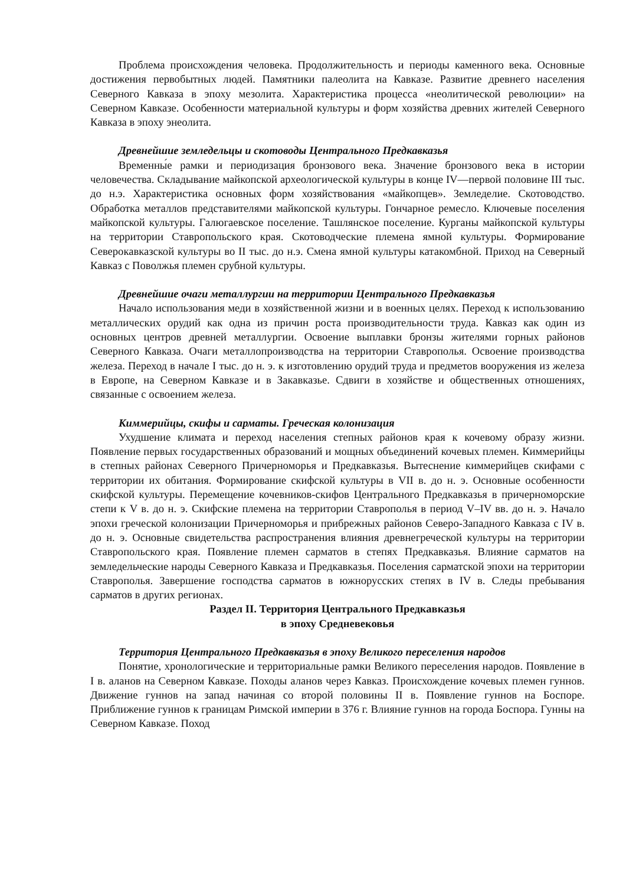Проблема происхождения человека. Продолжительность и периоды каменного века. Основные достижения первобытных людей. Памятники палеолита на Кавказе. Развитие древнего населения Северного Кавказа в эпоху мезолита. Характеристика процесса «неолитической революции» на Северном Кавказе. Особенности материальной культуры и форм хозяйства древних жителей Северного Кавказа в эпоху энеолита.
Древнейшие земледельцы и скотоводы Центрального Предкавказья
Временны́е рамки и периодизация бронзового века. Значение бронзового века в истории человечества. Складывание майкопской археологической культуры в конце IV—первой половине III тыс. до н.э. Характеристика основных форм хозяйствования «майкопцев». Земледелие. Скотоводство. Обработка металлов представителями майкопской культуры. Гончарное ремесло. Ключевые поселения майкопской культуры. Галюгаевское поселение. Ташлянское поселение. Курганы майкопской культуры на территории Ставропольского края. Скотоводческие племена ямной культуры. Формирование Северокавказской культуры во II тыс. до н.э. Смена ямной культуры катакомбной. Приход на Северный Кавказ с Поволжья племен срубной культуры.
Древнейшие очаги металлургии на территории Центрального Предкавказья
Начало использования меди в хозяйственной жизни и в военных целях. Переход к использованию металлических орудий как одна из причин роста производительности труда. Кавказ как один из основных центров древней металлургии. Освоение выплавки бронзы жителями горных районов Северного Кавказа. Очаги металлопроизводства на территории Ставрополья. Освоение производства железа. Переход в начале I тыс. до н. э. к изготовлению орудий труда и предметов вооружения из железа в Европе, на Северном Кавказе и в Закавказье. Сдвиги в хозяйстве и общественных отношениях, связанные с освоением железа.
Киммерийцы, скифы и сарматы. Греческая колонизация
Ухудшение климата и переход населения степных районов края к кочевому образу жизни. Появление первых государственных образований и мощных объединений кочевых племен. Киммерийцы в степных районах Северного Причерноморья и Предкавказья. Вытеснение киммерийцев скифами с территории их обитания. Формирование скифской культуры в VII в. до н. э. Основные особенности скифской культуры. Перемещение кочевников-скифов Центрального Предкавказья в причерноморские степи к V в. до н. э. Скифские племена на территории Ставрополья в период V–IV вв. до н. э. Начало эпохи греческой колонизации Причерноморья и прибрежных районов Северо-Западного Кавказа с IV в. до н. э. Основные свидетельства распространения влияния древнегреческой культуры на территории Ставропольского края. Появление племен сарматов в степях Предкавказья. Влияние сарматов на земледельческие народы Северного Кавказа и Предкавказья. Поселения сарматской эпохи на территории Ставрополья. Завершение господства сарматов в южнорусских степях в IV в. Следы пребывания сарматов в других регионах.
Раздел II. Территория Центрального Предкавказья
в эпоху Средневековья
Территория Центрального Предкавказья в эпоху Великого переселения народов
Понятие, хронологические и территориальные рамки Великого переселения народов. Появление в I в. аланов на Северном Кавказе. Походы аланов через Кавказ. Происхождение кочевых племен гуннов. Движение гуннов на запад начиная со второй половины II в. Появление гуннов на Боспоре. Приближение гуннов к границам Римской империи в 376 г. Влияние гуннов на города Боспора. Гунны на Северном Кавказе. Поход